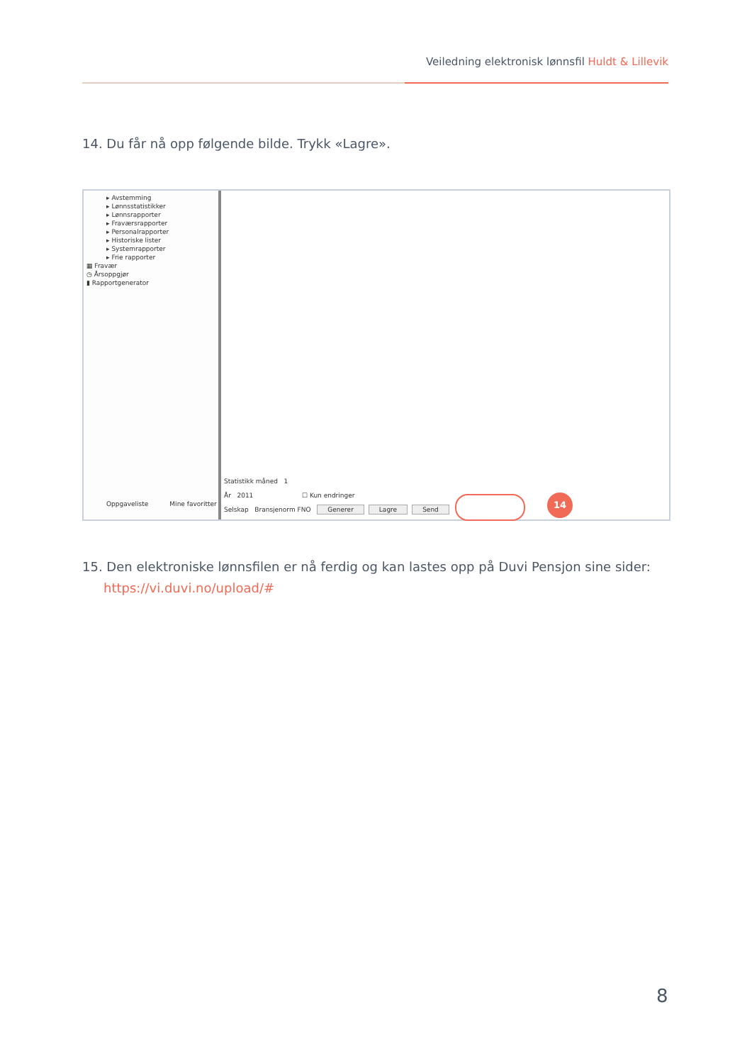Veiledning elektronisk lønnsfil Huldt & Lillevik
14. Du får nå opp følgende bilde. Trykk «Lagre».
▸ Avstemming
▸ Lønnsstatistikker
▸ Lønnsrapporter
▸ Fraværsrapporter
▸ Personalrapporter
▸ Historiske lister
▸ Systemrapporter
▸ Frie rapporter
▦ Fravær
◷ Årsoppgjør
▮ Rapportgenerator
Oppgaveliste Mine favoritter
Statistikk måned 1
År 2011 ☐ Kun endringer
Selskap Bransjenorm FNO Generer Lagre Send
14
15. Den elektroniske lønnsfilen er nå ferdig og kan lastes opp på Duvi Pensjon sine sider: https://vi.duvi.no/upload/#
8